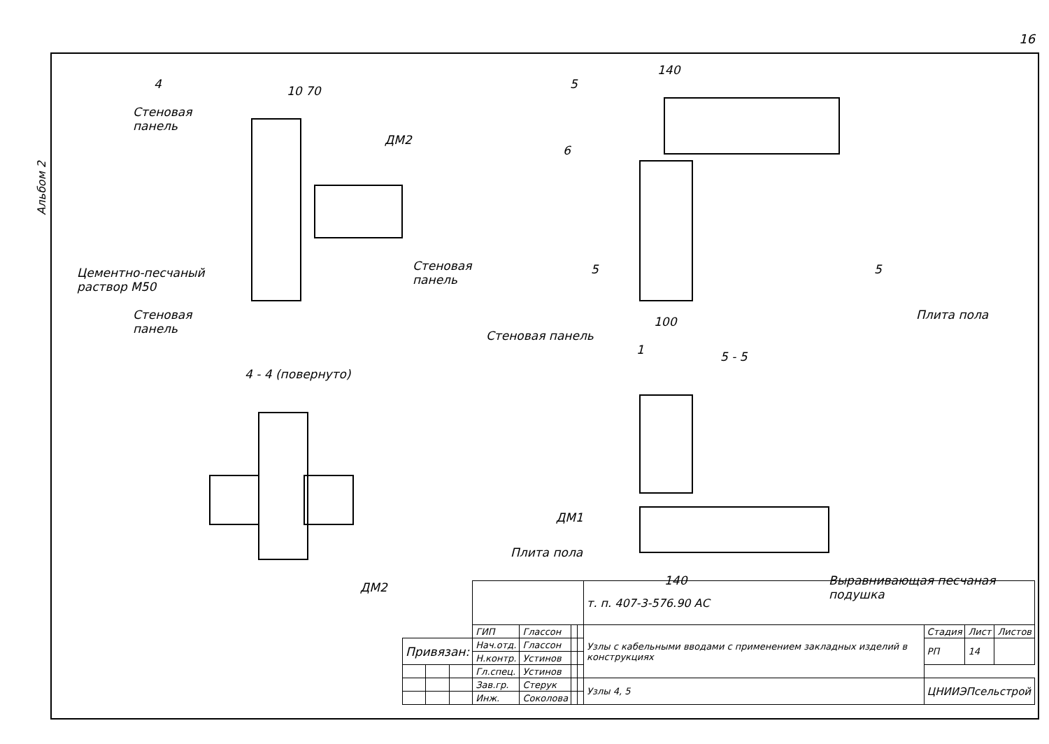16
Альбом 2
4
Стеновая
панель
10 70
ДМ2
Цементно-песчаный
раствор М50
Стеновая
панель
Стеновая
панель
4 - 4 (повернуто)
ДМ2
5
140
6
5 5
100 Плита пола
Стеновая панель
1 5 - 5
ДМ1
Плита пола
140
Выравнивающая песчаная
подушка
| | | | | | | | т. п. 407-3-576.90 АС | | | |
| | | | ГИП | Глассон | | | Узлы с кабельными вводами с применением закладных изделий в конструкциях | Стадия | Лист | Листов |
| Привязан: | | | Нач.отд. | Глассон | | | | РП | 14 | |
| | | | Н.контр. | Устинов | | | | | | |
| | | | Гл.спец. | Устинов | | | | | | |
| | | | Зав.гр. | Стерук | | | Узлы 4, 5 | ЦНИИЭПсельстрой | | |
| | | | Инж. | Соколова | | | | | | |